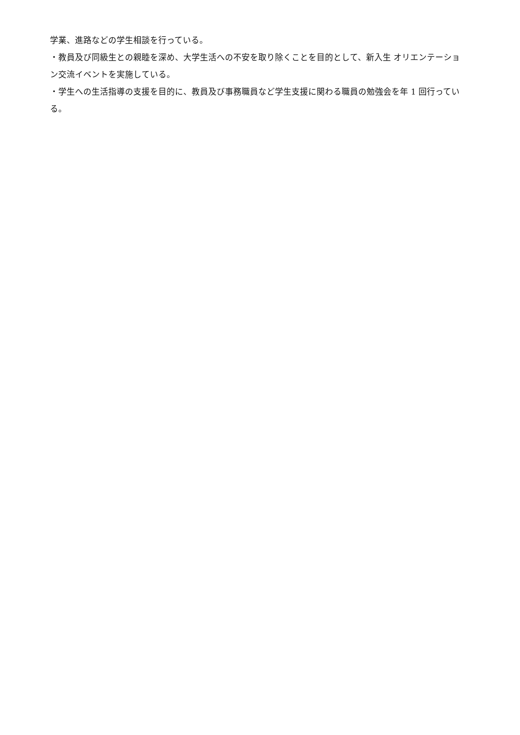学業、進路などの学生相談を行っている。
・教員及び同級生との親睦を深め、大学生活への不安を取り除くことを目的として、新入生 オリエンテーション交流イベントを実施している。
・学生への生活指導の支援を目的に、教員及び事務職員など学生支援に関わる職員の勉強会を年 1 回行っている。